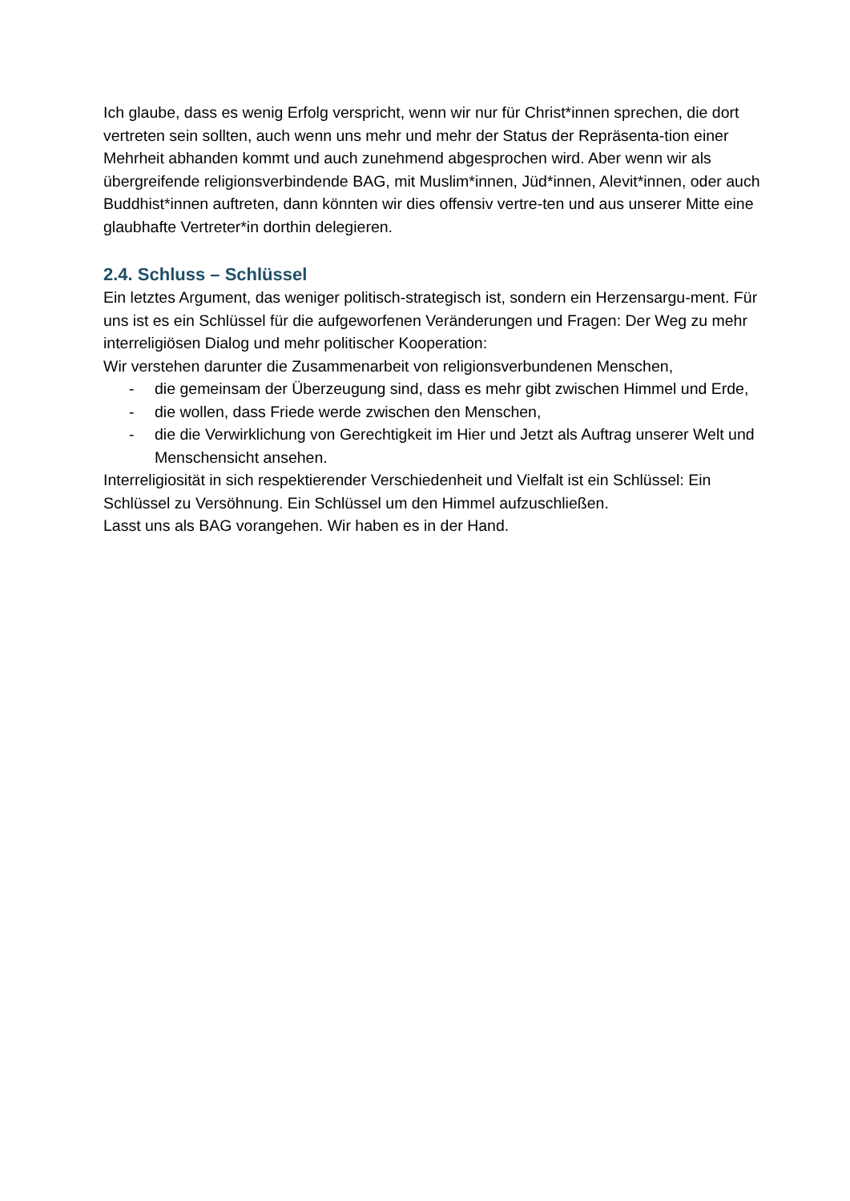Ich glaube, dass es wenig Erfolg verspricht, wenn wir nur für Christ*innen sprechen, die dort vertreten sein sollten, auch wenn uns mehr und mehr der Status der Repräsenta-tion einer Mehrheit abhanden kommt und auch zunehmend abgesprochen wird. Aber wenn wir als übergreifende religionsverbindende BAG, mit Muslim*innen, Jüd*innen, Alevit*innen, oder auch Buddhist*innen auftreten, dann könnten wir dies offensiv vertre-ten und aus unserer Mitte eine glaubhafte Vertreter*in dorthin delegieren.
2.4. Schluss – Schlüssel
Ein letztes Argument, das weniger politisch-strategisch ist, sondern ein Herzensargu-ment. Für uns ist es ein Schlüssel für die aufgeworfenen Veränderungen und Fragen: Der Weg zu mehr interreligiösen Dialog und mehr politischer Kooperation:
Wir verstehen darunter die Zusammenarbeit von religionsverbundenen Menschen,
- die gemeinsam der Überzeugung sind, dass es mehr gibt zwischen Himmel und Erde,
- die wollen, dass Friede werde zwischen den Menschen,
- die die Verwirklichung von Gerechtigkeit im Hier und Jetzt als Auftrag unserer Welt und Menschensicht ansehen.
Interreligiosität in sich respektierender Verschiedenheit und Vielfalt ist ein Schlüssel: Ein Schlüssel zu Versöhnung. Ein Schlüssel um den Himmel aufzuschließen.
Lasst uns als BAG vorangehen. Wir haben es in der Hand.